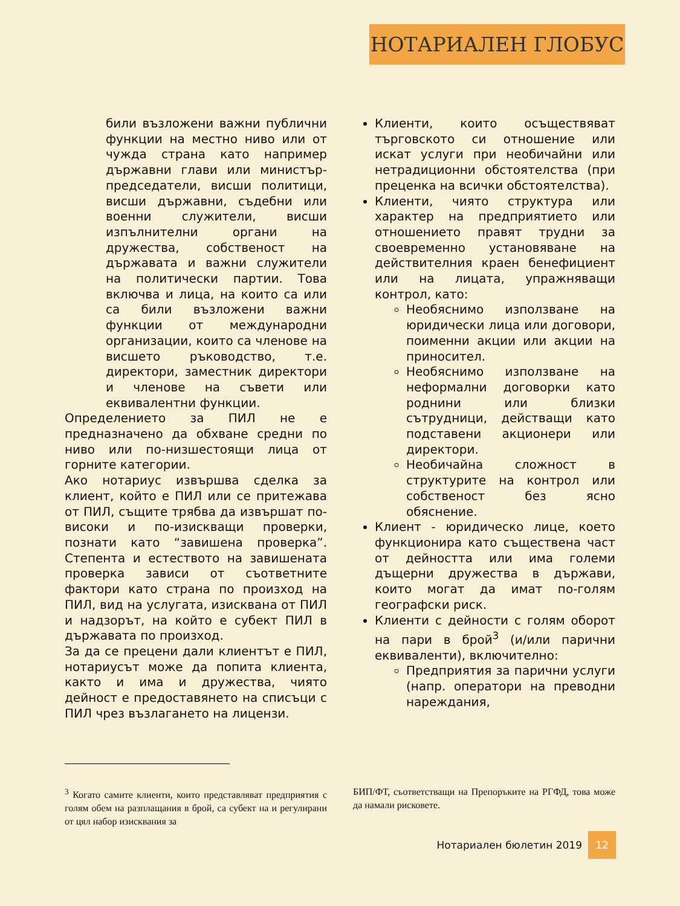НОТАРИАЛЕН ГЛОБУС
били възложени важни публични функции на местно ниво или от чужда страна като например държавни глави или министър-председатели, висши политици, висши държавни, съдебни или военни служители, висши изпълнителни органи на дружества, собственост на държавата и важни служители на политически партии. Това включва и лица, на които са или са били възложени важни функции от международни организации, които са членове на висшето ръководство, т.е. директори, заместник директори и членове на съвети или еквивалентни функции.
Определението за ПИЛ не е предназначено да обхване средни по ниво или по-низшестоящи лица от горните категории.
Ако нотариус извършва сделка за клиент, който е ПИЛ или се притежава от ПИЛ, същите трябва да извършат по-високи и по-изискващи проверки, познати като “завишена проверка”. Степента и естеството на завишената проверка зависи от съответните фактори като страна по произход на ПИЛ, вид на услугата, изисквана от ПИЛ и надзорът, на който е субект ПИЛ в държавата по произход.
За да се прецени дали клиентът е ПИЛ, нотариусът може да попита клиента, както и има и дружества, чиято дейност е предоставянето на списъци с ПИЛ чрез възлагането на лицензи.
Клиенти, които осъществяват търговското си отношение или искат услуги при необичайни или нетрадиционни обстоятелства (при преценка на всички обстоятелства).
Клиенти, чиято структура или характер на предприятието или отношението правят трудни за своевременно установяване на действителния краен бенефициент или на лицата, упражняващи контрол, като:
Необяснимо използване на юридически лица или договори, поименни акции или акции на приносител.
Необяснимо използване на неформални договорки като роднини или близки сътрудници, действащи като подставени акционери или директори.
Необичайна сложност в структурите на контрол или собственост без ясно обяснение.
Клиент - юридическо лице, което функционира като съществена част от дейността или има големи дъщерни дружества в държави, които могат да имат по-голям географски риск.
Клиенти с дейности с голям оборот на пари в брой<sup>3</sup> (и/или парични еквиваленти), включително:
Предприятия за парични услуги (напр. оператори на преводни нареждания,
<sup>3</sup> Когато самите клиенти, които представляват предприятия с голям обем на разплащания в брой, са субект на и регулирани от цял набор изисквания за
БИП/ФТ, съответстващи на Препоръките на РГФД, това може да намали рисковете.
Нотариален бюлетин 2019 12